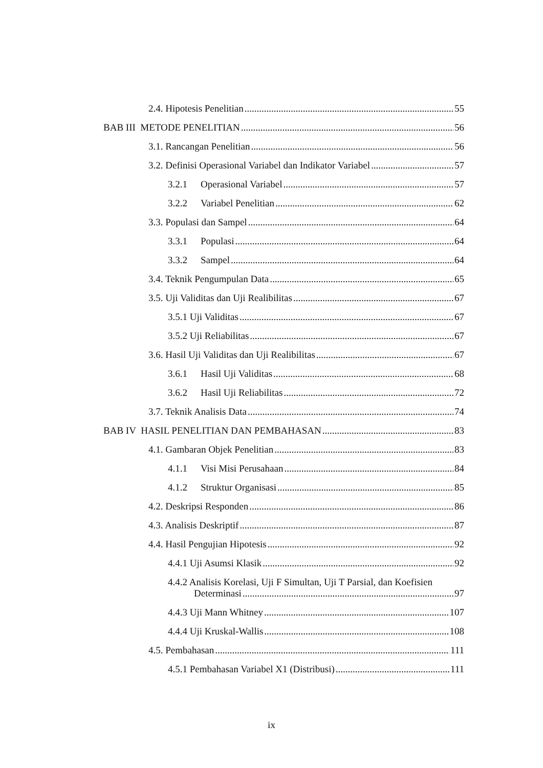2.4. Hipotesis Penelitian 55
BAB III METODE PENELITIAN 56
3.1. Rancangan Penelitian 56
3.2. Definisi Operasional Variabel dan Indikator Variabel 57
3.2.1 Operasional Variabel 57
3.2.2 Variabel Penelitian 62
3.3. Populasi dan Sampel 64
3.3.1 Populasi 64
3.3.2 Sampel 64
3.4. Teknik Pengumpulan Data 65
3.5. Uji Validitas dan Uji Realibilitas 67
3.5.1 Uji Validitas 67
3.5.2 Uji Reliabilitas 67
3.6. Hasil Uji Validitas dan Uji Realibilitas 67
3.6.1 Hasil Uji Validitas 68
3.6.2 Hasil Uji Reliabilitas 72
3.7. Teknik Analisis Data 74
BAB IV HASIL PENELITIAN DAN PEMBAHASAN 83
4.1. Gambaran Objek Penelitian 83
4.1.1 Visi Misi Perusahaan 84
4.1.2 Struktur Organisasi 85
4.2. Deskripsi Responden 86
4.3. Analisis Deskriptif 87
4.4. Hasil Pengujian Hipotesis 92
4.4.1 Uji Asumsi Klasik 92
4.4.2 Analisis Korelasi, Uji F Simultan, Uji T Parsial, dan Koefisien
Determinasi 97
4.4.3 Uji Mann Whitney 107
4.4.4 Uji Kruskal-Wallis 108
4.5. Pembahasan 111
4.5.1 Pembahasan Variabel X1 (Distribusi) 111
ix